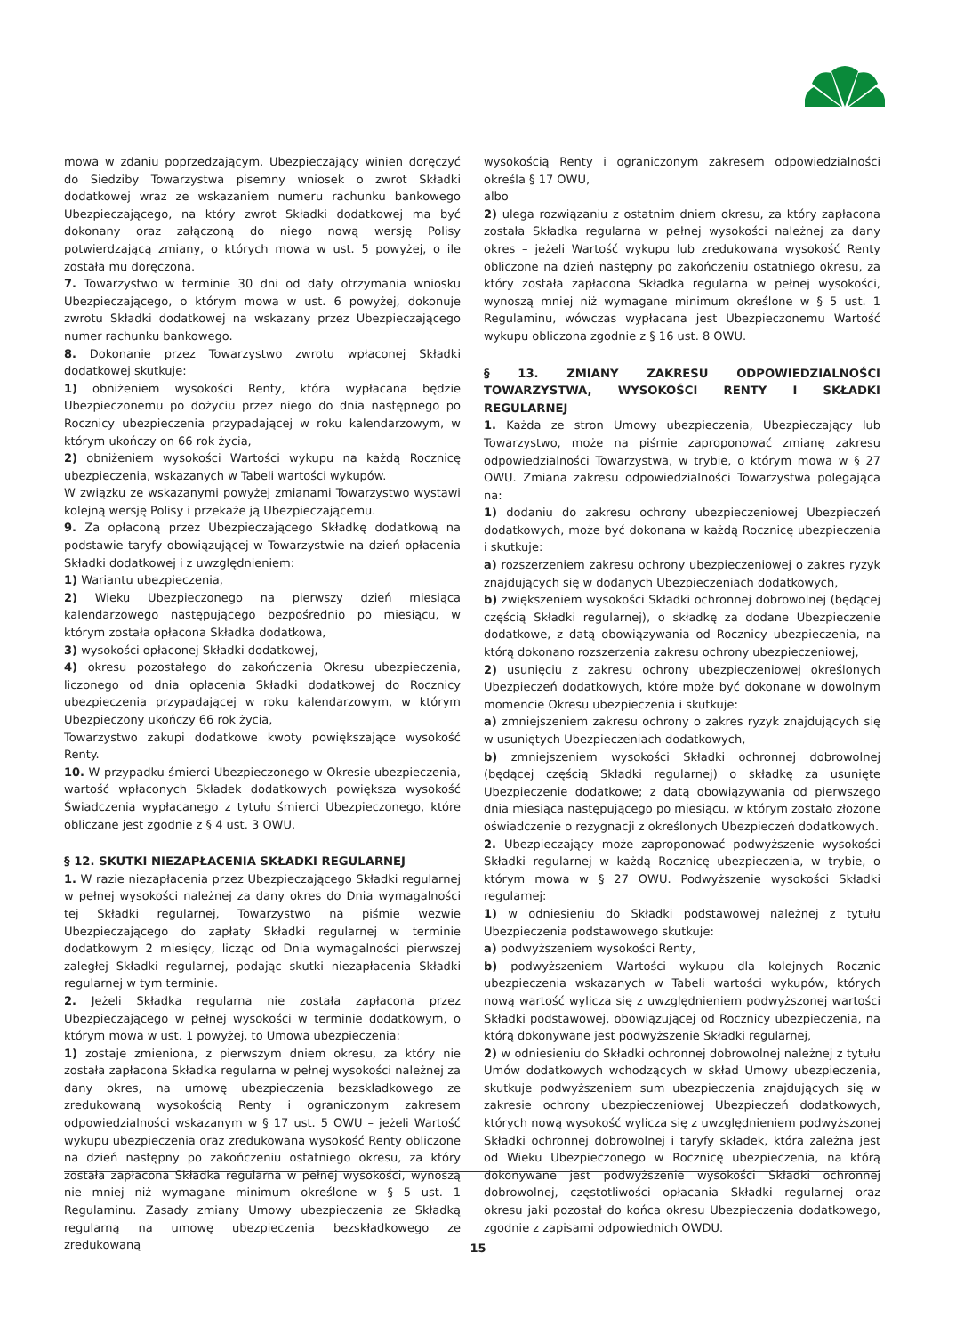mowa w zdaniu poprzedzającym, Ubezpieczający winien doręczyć do Siedziby Towarzystwa pisemny wniosek o zwrot Składki dodatkowej wraz ze wskazaniem numeru rachunku bankowego Ubezpieczającego, na który zwrot Składki dodatkowej ma być dokonany oraz załączoną do niego nową wersję Polisy potwierdzającą zmiany, o których mowa w ust. 5 powyżej, o ile została mu doręczona.
7. Towarzystwo w terminie 30 dni od daty otrzymania wniosku Ubezpieczającego, o którym mowa w ust. 6 powyżej, dokonuje zwrotu Składki dodatkowej na wskazany przez Ubezpieczającego numer rachunku bankowego.
8. Dokonanie przez Towarzystwo zwrotu wpłaconej Składki dodatkowej skutkuje:
1) obniżeniem wysokości Renty, która wypłacana będzie Ubezpieczonemu po dożyciu przez niego do dnia następnego po Rocznicy ubezpieczenia przypadającej w roku kalendarzowym, w którym ukończy on 66 rok życia,
2) obniżeniem wysokości Wartości wykupu na każdą Rocznicę ubezpieczenia, wskazanych w Tabeli wartości wykupów.
W związku ze wskazanymi powyżej zmianami Towarzystwo wystawi kolejną wersję Polisy i przekaże ją Ubezpieczającemu.
9. Za opłaconą przez Ubezpieczającego Składkę dodatkową na podstawie taryfy obowiązującej w Towarzystwie na dzień opłacenia Składki dodatkowej i z uwzględnieniem:
1) Wariantu ubezpieczenia,
2) Wieku Ubezpieczonego na pierwszy dzień miesiąca kalendarzowego następującego bezpośrednio po miesiącu, w którym została opłacona Składka dodatkowa,
3) wysokości opłaconej Składki dodatkowej,
4) okresu pozostałego do zakończenia Okresu ubezpieczenia, liczonego od dnia opłacenia Składki dodatkowej do Rocznicy ubezpieczenia przypadającej w roku kalendarzowym, w którym Ubezpieczony ukończy 66 rok życia,
Towarzystwo zakupi dodatkowe kwoty powiększające wysokość Renty.
10. W przypadku śmierci Ubezpieczonego w Okresie ubezpieczenia, wartość wpłaconych Składek dodatkowych powiększa wysokość Świadczenia wypłacanego z tytułu śmierci Ubezpieczonego, które obliczane jest zgodnie z § 4 ust. 3 OWU.
§ 12. SKUTKI NIEZAPŁACENIA SKŁADKI REGULARNEJ
1. W razie niezapłacenia przez Ubezpieczającego Składki regularnej w pełnej wysokości należnej za dany okres do Dnia wymagalności tej Składki regularnej, Towarzystwo na piśmie wezwie Ubezpieczającego do zapłaty Składki regularnej w terminie dodatkowym 2 miesięcy, licząc od Dnia wymagalności pierwszej zaległej Składki regularnej, podając skutki niezapłacenia Składki regularnej w tym terminie.
2. Jeżeli Składka regularna nie została zapłacona przez Ubezpieczającego w pełnej wysokości w terminie dodatkowym, o którym mowa w ust. 1 powyżej, to Umowa ubezpieczenia:
1) zostaje zmieniona, z pierwszym dniem okresu, za który nie została zapłacona Składka regularna w pełnej wysokości należnej za dany okres, na umowę ubezpieczenia bezskładkowego ze zredukowaną wysokością Renty i ograniczonym zakresem odpowiedzialności wskazanym w § 17 ust. 5 OWU – jeżeli Wartość wykupu ubezpieczenia oraz zredukowana wysokość Renty obliczone na dzień następny po zakończeniu ostatniego okresu, za który została zapłacona Składka regularna w pełnej wysokości, wynoszą nie mniej niż wymagane minimum określone w § 5 ust. 1 Regulaminu. Zasady zmiany Umowy ubezpieczenia ze Składką regularną na umowę ubezpieczenia bezskładkowego ze zredukowaną
wysokością Renty i ograniczonym zakresem odpowiedzialności określa § 17 OWU,
albo
2) ulega rozwiązaniu z ostatnim dniem okresu, za który zapłacona została Składka regularna w pełnej wysokości należnej za dany okres – jeżeli Wartość wykupu lub zredukowana wysokość Renty obliczone na dzień następny po zakończeniu ostatniego okresu, za który została zapłacona Składka regularna w pełnej wysokości, wynoszą mniej niż wymagane minimum określone w § 5 ust. 1 Regulaminu, wówczas wypłacana jest Ubezpieczonemu Wartość wykupu obliczona zgodnie z § 16 ust. 8 OWU.
§ 13. ZMIANY ZAKRESU ODPOWIEDZIALNOŚCI TOWARZYSTWA, WYSOKOŚCI RENTY I SKŁADKI REGULARNEJ
1. Każda ze stron Umowy ubezpieczenia, Ubezpieczający lub Towarzystwo, może na piśmie zaproponować zmianę zakresu odpowiedzialności Towarzystwa, w trybie, o którym mowa w § 27 OWU. Zmiana zakresu odpowiedzialności Towarzystwa polegająca na:
1) dodaniu do zakresu ochrony ubezpieczeniowej Ubezpieczeń dodatkowych, może być dokonana w każdą Rocznicę ubezpieczenia i skutkuje:
a) rozszerzeniem zakresu ochrony ubezpieczeniowej o zakres ryzyk znajdujących się w dodanych Ubezpieczeniach dodatkowych,
b) zwiększeniem wysokości Składki ochronnej dobrowolnej (będącej częścią Składki regularnej), o składkę za dodane Ubezpieczenie dodatkowe, z datą obowiązywania od Rocznicy ubezpieczenia, na którą dokonano rozszerzenia zakresu ochrony ubezpieczeniowej,
2) usunięciu z zakresu ochrony ubezpieczeniowej określonych Ubezpieczeń dodatkowych, które może być dokonane w dowolnym momencie Okresu ubezpieczenia i skutkuje:
a) zmniejszeniem zakresu ochrony o zakres ryzyk znajdujących się w usuniętych Ubezpieczeniach dodatkowych,
b) zmniejszeniem wysokości Składki ochronnej dobrowolnej (będącej częścią Składki regularnej) o składkę za usunięte Ubezpieczenie dodatkowe; z datą obowiązywania od pierwszego dnia miesiąca następującego po miesiącu, w którym zostało złożone oświadczenie o rezygnacji z określonych Ubezpieczeń dodatkowych.
2. Ubezpieczający może zaproponować podwyższenie wysokości Składki regularnej w każdą Rocznicę ubezpieczenia, w trybie, o którym mowa w § 27 OWU. Podwyższenie wysokości Składki regularnej:
1) w odniesieniu do Składki podstawowej należnej z tytułu Ubezpieczenia podstawowego skutkuje:
a) podwyższeniem wysokości Renty,
b) podwyższeniem Wartości wykupu dla kolejnych Rocznic ubezpieczenia wskazanych w Tabeli wartości wykupów, których nową wartość wylicza się z uwzględnieniem podwyższonej wartości Składki podstawowej, obowiązującej od Rocznicy ubezpieczenia, na którą dokonywane jest podwyższenie Składki regularnej,
2) w odniesieniu do Składki ochronnej dobrowolnej należnej z tytułu Umów dodatkowych wchodzących w skład Umowy ubezpieczenia, skutkuje podwyższeniem sum ubezpieczenia znajdujących się w zakresie ochrony ubezpieczeniowej Ubezpieczeń dodatkowych, których nową wysokość wylicza się z uwzględnieniem podwyższonej Składki ochronnej dobrowolnej i taryfy składek, która zależna jest od Wieku Ubezpieczonego w Rocznicę ubezpieczenia, na którą dokonywane jest podwyższenie wysokości Składki ochronnej dobrowolnej, częstotliwości opłacania Składki regularnej oraz okresu jaki pozostał do końca okresu Ubezpieczenia dodatkowego, zgodnie z zapisami odpowiednich OWDU.
15